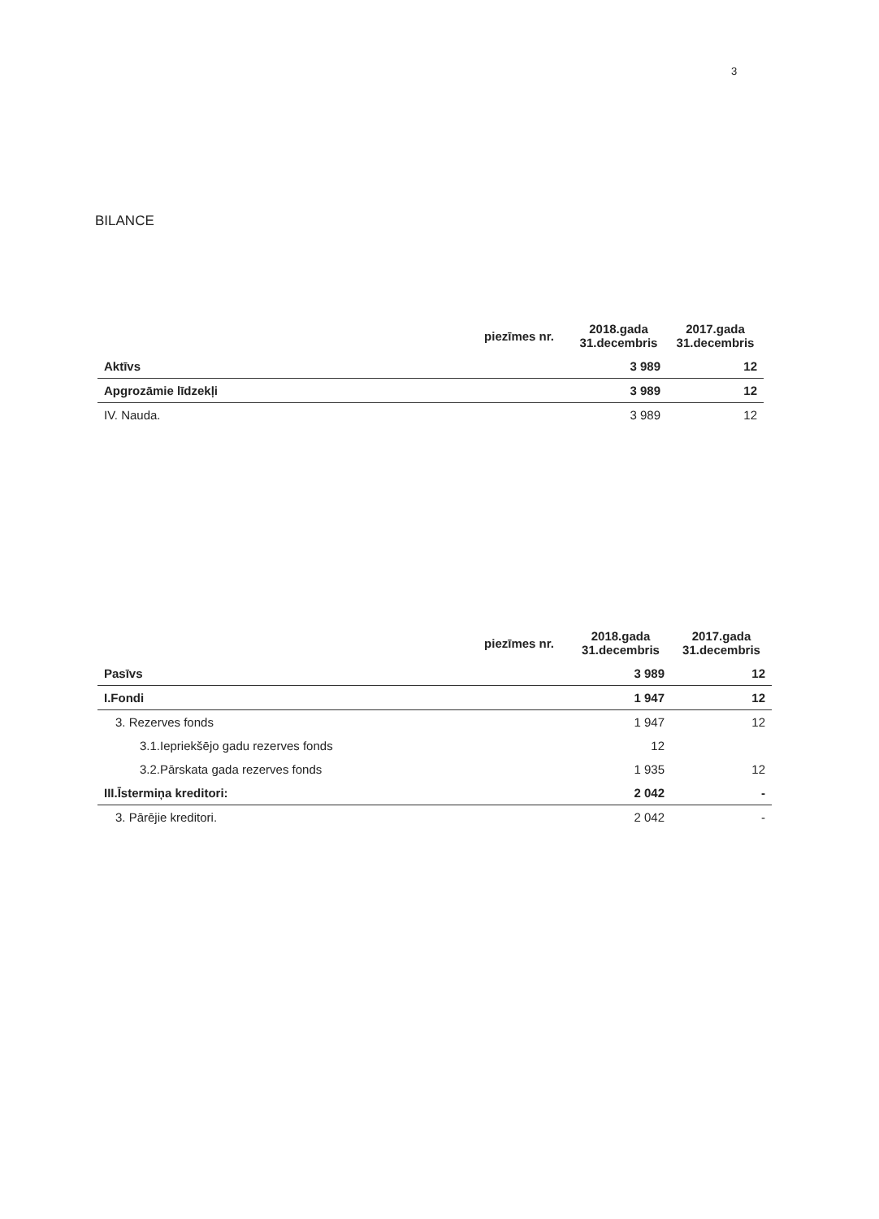3
BILANCE
| | piezīmes nr. | 2018.gada 31.decembris | 2017.gada 31.decembris |
| --- | --- | --- | --- |
| Aktīvs | | 3 989 | 12 |
| Apgrozāmie līdzekļi | | 3 989 | 12 |
| IV. Nauda. | | 3 989 | 12 |
| | piezīmes nr. | 2018.gada 31.decembris | 2017.gada 31.decembris |
| --- | --- | --- | --- |
| Pasīvs | | 3 989 | 12 |
| I.Fondi | | 1 947 | 12 |
| 3. Rezerves fonds | | 1 947 | 12 |
| 3.1.Iepriekšējo gadu rezerves fonds | | 12 | |
| 3.2.Pārskata gada rezerves fonds | | 1 935 | 12 |
| III.Īstermiņa kreditori: | | 2 042 | - |
| 3. Pārējie kreditori. | | 2 042 | - |